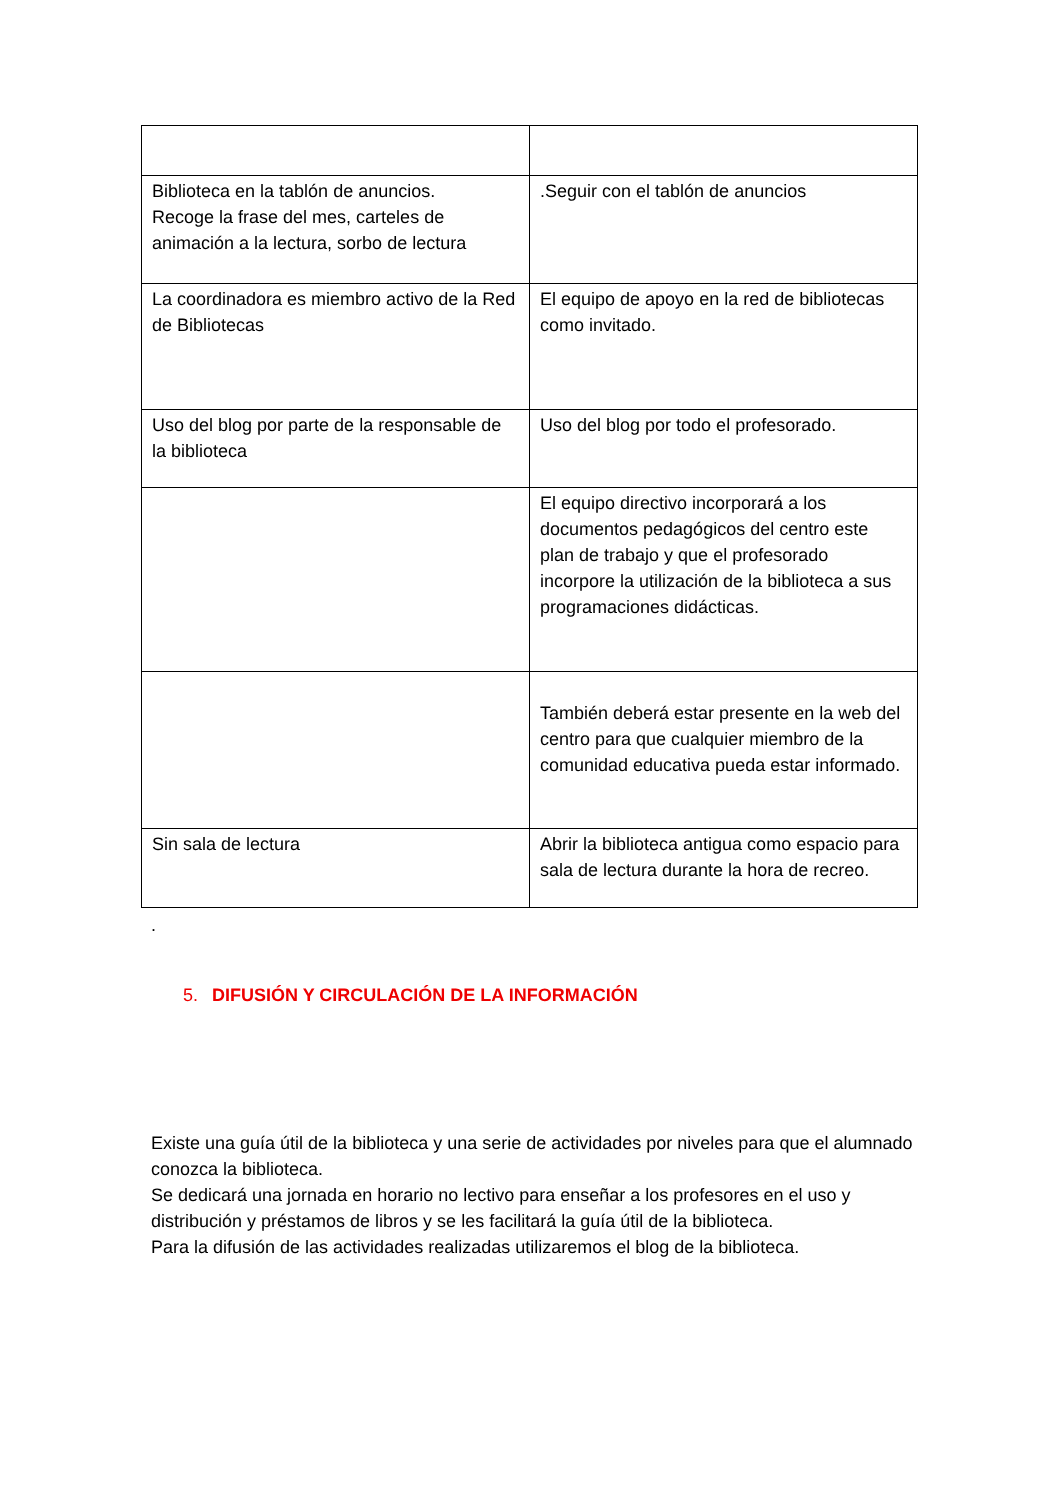| Biblioteca en la tablón de anuncios. Recoge la frase del mes, carteles de animación a la lectura, sorbo de lectura | .Seguir con el tablón de anuncios |
| La coordinadora es miembro activo de la Red de Bibliotecas | El equipo de apoyo en la red de bibliotecas como invitado. |
| Uso del blog por parte de la responsable de la biblioteca | Uso del blog por todo el profesorado. |
| | El equipo directivo incorporará a los documentos pedagógicos del centro este plan de trabajo y que el profesorado incorpore la utilización de la biblioteca a sus programaciones didácticas. |
| | También deberá estar presente en la web del centro para que cualquier miembro de la comunidad educativa pueda estar informado. |
| Sin sala de lectura | Abrir la biblioteca antigua como espacio para sala de lectura durante la hora de recreo. |
.
5. DIFUSIÓN Y CIRCULACIÓN DE LA INFORMACIÓN
Existe una guía útil de la biblioteca y una serie de actividades por niveles para que el alumnado conozca la biblioteca.
Se dedicará una jornada en horario no lectivo para enseñar a los profesores en el uso y distribución y préstamos de libros y se les facilitará la guía útil de la biblioteca.
Para la difusión de las actividades realizadas utilizaremos el blog de la biblioteca.